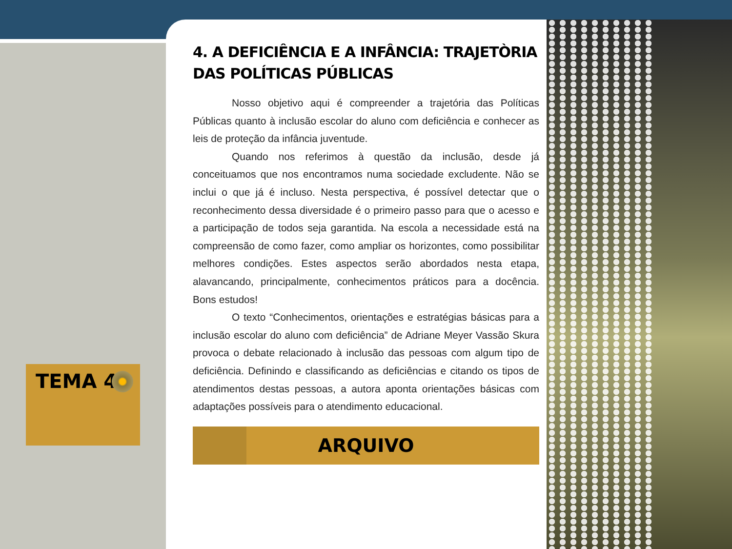TEMA 4
4. A DEFICIÊNCIA E A INFÂNCIA: TRAJETÒRIA DAS POLÍTICAS PÚBLICAS
Nosso objetivo aqui é compreender a trajetória das Políticas Públicas quanto à inclusão escolar do aluno com deficiência e conhecer as leis de proteção da infância juventude.
Quando nos referimos à questão da inclusão, desde já conceituamos que nos encontramos numa sociedade excludente. Não se inclui o que já é incluso. Nesta perspectiva, é possível detectar que o reconhecimento dessa diversidade é o primeiro passo para que o acesso e a participação de todos seja garantida. Na escola a necessidade está na compreensão de como fazer, como ampliar os horizontes, como possibilitar melhores condições. Estes aspectos serão abordados nesta etapa, alavancando, principalmente, conhecimentos práticos para a docência. Bons estudos!
O texto “Conhecimentos, orientações e estratégias básicas para a inclusão escolar do aluno com deficiência” de Adriane Meyer Vassão Skura provoca o debate relacionado à inclusão das pessoas com algum tipo de deficiência. Definindo e classificando as deficiências e citando os tipos de atendimentos destas pessoas, a autora aponta orientações básicas com adaptações possíveis para o atendimento educacional.
ARQUIVO